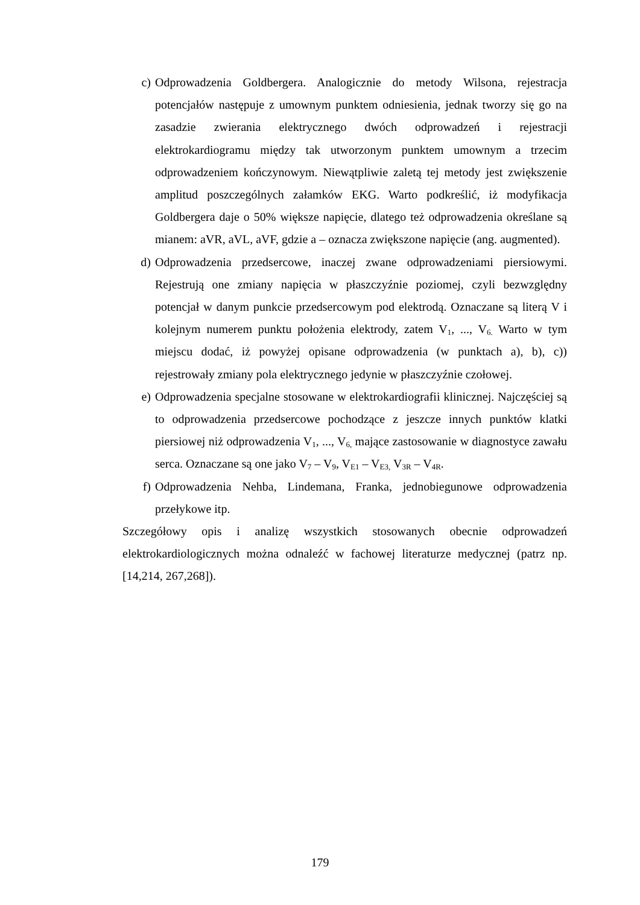c) Odprowadzenia Goldbergera. Analogicznie do metody Wilsona, rejestracja potencjałów następuje z umownym punktem odniesienia, jednak tworzy się go na zasadzie zwierania elektrycznego dwóch odprowadzeń i rejestracji elektrokardiogramu między tak utworzonym punktem umownym a trzecim odprowadzeniem kończynowym. Niewątpliwie zaletą tej metody jest zwiększenie amplitud poszczególnych załamków EKG. Warto podkreślić, iż modyfikacja Goldbergera daje o 50% większe napięcie, dlatego też odprowadzenia określane są mianem: aVR, aVL, aVF, gdzie a – oznacza zwiększone napięcie (ang. augmented).
d) Odprowadzenia przedsercowe, inaczej zwane odprowadzeniami piersiowymi. Rejestrują one zmiany napięcia w płaszczyźnie poziomej, czyli bezwzględny potencjał w danym punkcie przedsercowym pod elektrodą. Oznaczane są literą V i kolejnym numerem punktu położenia elektrody, zatem V<sub>1</sub>, ..., V<sub>6.</sub> Warto w tym miejscu dodać, iż powyżej opisane odprowadzenia (w punktach a), b), c)) rejestrowały zmiany pola elektrycznego jedynie w płaszczyźnie czołowej.
e) Odprowadzenia specjalne stosowane w elektrokardiografii klinicznej. Najczęściej są to odprowadzenia przedsercowe pochodzące z jeszcze innych punktów klatki piersiowej niż odprowadzenia V<sub>1</sub>, ..., V<sub>6,</sub> mające zastosowanie w diagnostyce zawału serca. Oznaczane są one jako V<sub>7</sub> – V<sub>9</sub>, V<sub>E1</sub> – V<sub>E3,</sub> V<sub>3R</sub> – V<sub>4R</sub>.
f) Odprowadzenia Nehba, Lindemana, Franka, jednobiegunowe odprowadzenia przełykowe itp.
Szczegółowy opis i analizę wszystkich stosowanych obecnie odprowadzeń elektrokardiologicznych można odnaleźć w fachowej literaturze medycznej (patrz np. [14,214, 267,268]).
179